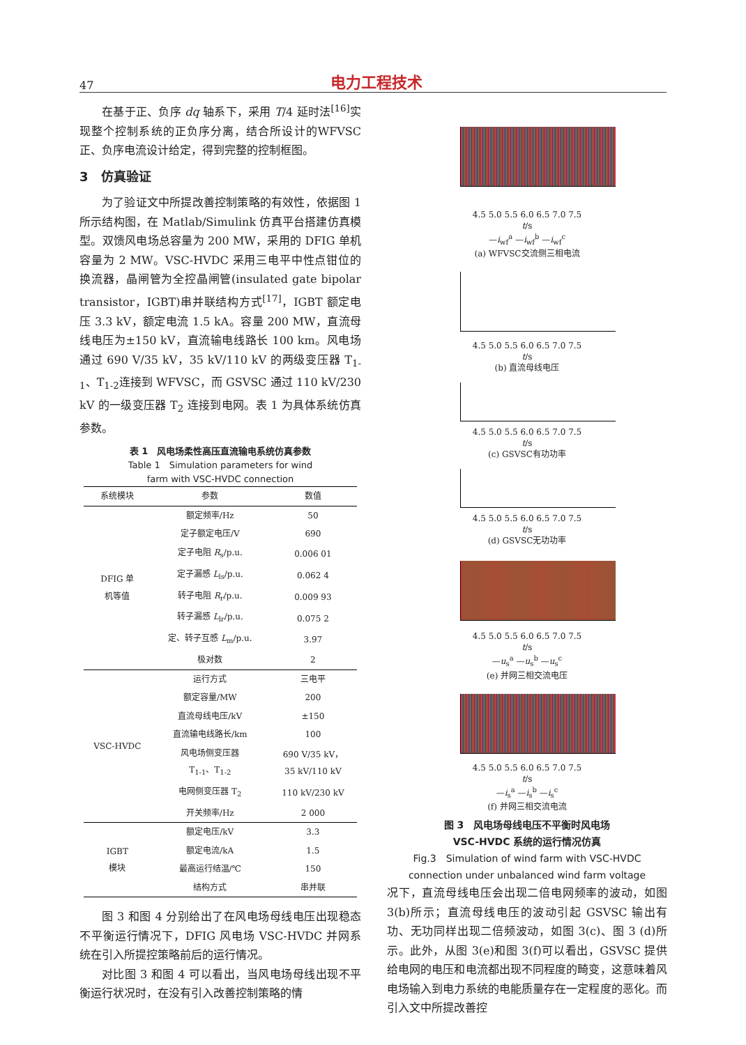47 电力工程技术
在基于正、负序 dq 轴系下，采用 T/4 延时法<sup>[16]</sup>实现整个控制系统的正负序分离，结合所设计的WFVSC 正、负序电流设计给定，得到完整的控制框图。
3　仿真验证
为了验证文中所提改善控制策略的有效性，依据图 1 所示结构图，在 Matlab/Simulink 仿真平台搭建仿真模型。双馈风电场总容量为 200 MW，采用的 DFIG 单机容量为 2 MW。VSC-HVDC 采用三电平中性点钳位的换流器，晶闸管为全控晶闸管(insulated gate bipolar transistor，IGBT)串并联结构方式<sup>[17]</sup>，IGBT 额定电压 3.3 kV，额定电流 1.5 kA。容量 200 MW，直流母线电压为±150 kV，直流输电线路长 100 km。风电场通过 690 V/35 kV，35 kV/110 kV 的两级变压器 T<sub>1-1</sub>、T<sub>1-2</sub>连接到 WFVSC，而 GSVSC 通过 110 kV/230 kV 的一级变压器 T<sub>2</sub> 连接到电网。表 1 为具体系统仿真参数。
表 1　风电场柔性高压直流输电系统仿真参数
Table 1　Simulation parameters for wind
farm with VSC-HVDC connection
| 系统模块 | 参数 | 数值 |
| --- | --- | --- |
| DFIG 单 机等值 | 额定频率/Hz | 50 |
| | 定子额定电压/V | 690 |
| | 定子电阻 R<sub>s</sub>/p.u. | 0.006 01 |
| | 定子漏感 L<sub>ls</sub>/p.u. | 0.062 4 |
| | 转子电阻 R<sub>r</sub>/p.u. | 0.009 93 |
| | 转子漏感 L<sub>lr</sub>/p.u. | 0.075 2 |
| | 定、转子互感 L<sub>m</sub>/p.u. | 3.97 |
| | 极对数 | 2 |
| VSC-HVDC | 运行方式 | 三电平 |
| | 额定容量/MW | 200 |
| | 直流母线电压/kV | ±150 |
| | 直流输电线路长/km | 100 |
| | 风电场侧变压器 T<sub>1-1</sub>、T<sub>1-2</sub> | 690 V/35 kV， 35 kV/110 kV |
| | 电网侧变压器 T<sub>2</sub> | 110 kV/230 kV |
| | 开关频率/Hz | 2 000 |
| IGBT 模块 | 额定电压/kV | 3.3 |
| | 额定电流/kA | 1.5 |
| | 最高运行结温/℃ | 150 |
| | 结构方式 | 串并联 |
图 3 和图 4 分别给出了在风电场母线电压出现稳态不平衡运行情况下，DFIG 风电场 VSC-HVDC 并网系统在引入所提控策略前后的运行情况。
对比图 3 和图 4 可以看出，当风电场母线出现不平衡运行状况时，在没有引入改善控制策略的情
4.5 5.0 5.5 6.0 6.5 7.0 7.5
t/s
—i<sub>wf</sub><sup>a</sup> —i<sub>wf</sub><sup>b</sup> —i<sub>wf</sub><sup>c</sup>
(a) WFVSC交流侧三相电流
4.5 5.0 5.5 6.0 6.5 7.0 7.5
t/s
(b) 直流母线电压
4.5 5.0 5.5 6.0 6.5 7.0 7.5
t/s
(c) GSVSC有功功率
4.5 5.0 5.5 6.0 6.5 7.0 7.5
t/s
(d) GSVSC无功功率
4.5 5.0 5.5 6.0 6.5 7.0 7.5
t/s
—u<sub>s</sub><sup>a</sup> —u<sub>s</sub><sup>b</sup> —u<sub>s</sub><sup>c</sup>
(e) 并网三相交流电压
4.5 5.0 5.5 6.0 6.5 7.0 7.5
t/s
—i<sub>s</sub><sup>a</sup> —i<sub>s</sub><sup>b</sup> —i<sub>s</sub><sup>c</sup>
(f) 并网三相交流电流
图 3　风电场母线电压不平衡时风电场
VSC-HVDC 系统的运行情况仿真
Fig.3　Simulation of wind farm with VSC-HVDC
connection under unbalanced wind farm voltage
况下，直流母线电压会出现二倍电网频率的波动，如图 3(b)所示；直流母线电压的波动引起 GSVSC 输出有功、无功同样出现二倍频波动，如图 3(c)、图 3 (d)所示。此外，从图 3(e)和图 3(f)可以看出，GSVSC 提供给电网的电压和电流都出现不同程度的畸变，这意味着风电场输入到电力系统的电能质量存在一定程度的恶化。而引入文中所提改善控